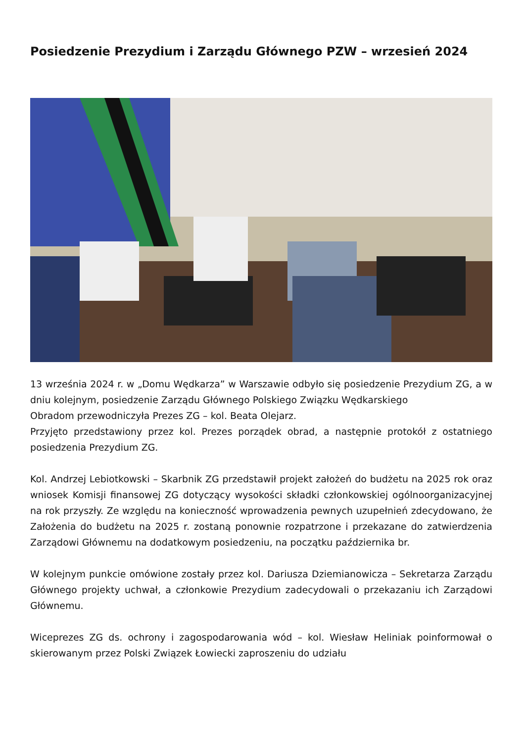Posiedzenie Prezydium i Zarządu Głównego PZW – wrzesień 2024
13 września 2024 r. w „Domu Wędkarza” w Warszawie odbyło się posiedzenie Prezydium ZG, a w dniu kolejnym, posiedzenie Zarządu Głównego Polskiego Związku Wędkarskiego
Obradom przewodniczyła Prezes ZG – kol. Beata Olejarz.
Przyjęto przedstawiony przez kol. Prezes porządek obrad, a następnie protokół z ostatniego posiedzenia Prezydium ZG.
Kol. Andrzej Lebiotkowski – Skarbnik ZG przedstawił projekt założeń do budżetu na 2025 rok oraz wniosek Komisji finansowej ZG dotyczący wysokości składki członkowskiej ogólnoorganizacyjnej na rok przyszły. Ze względu na konieczność wprowadzenia pewnych uzupełnień zdecydowano, że Założenia do budżetu na 2025 r. zostaną ponownie rozpatrzone i przekazane do zatwierdzenia Zarządowi Głównemu na dodatkowym posiedzeniu, na początku października br.
W kolejnym punkcie omówione zostały przez kol. Dariusza Dziemianowicza – Sekretarza Zarządu Głównego projekty uchwał, a członkowie Prezydium zadecydowali o przekazaniu ich Zarządowi Głównemu.
Wiceprezes ZG ds. ochrony i zagospodarowania wód – kol. Wiesław Heliniak poinformował o skierowanym przez Polski Związek Łowiecki zaproszeniu do udziału